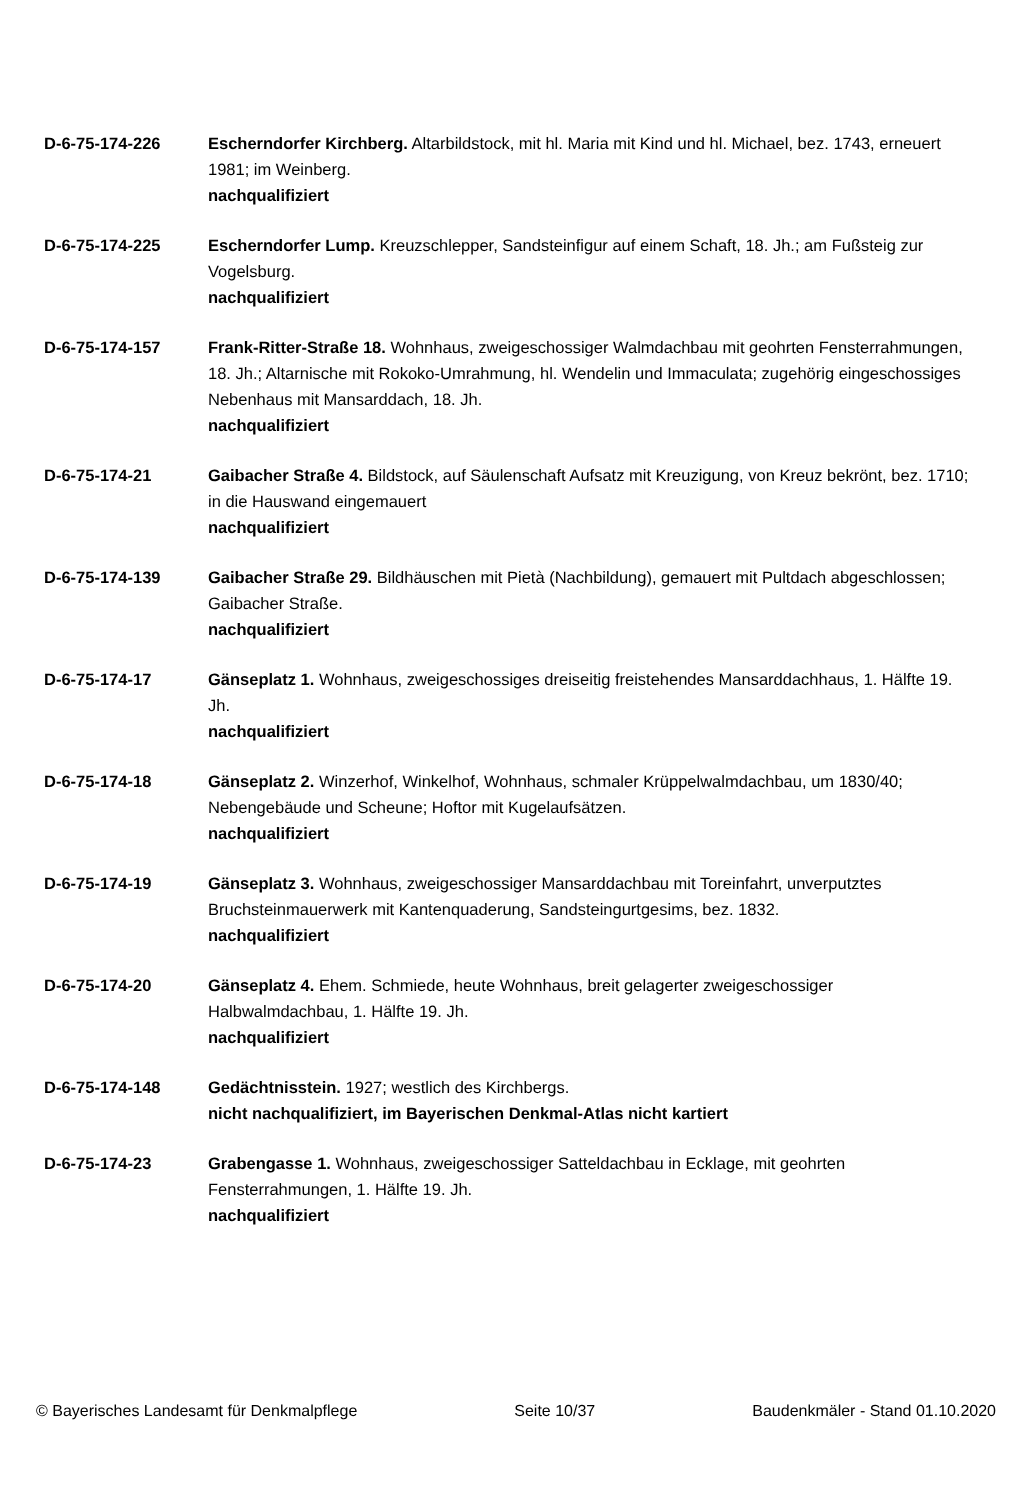D-6-75-174-226 Escherndorfer Kirchberg. Altarbildstock, mit hl. Maria mit Kind und hl. Michael, bez. 1743, erneuert 1981; im Weinberg.
nachqualifiziert
D-6-75-174-225 Escherndorfer Lump. Kreuzschlepper, Sandsteinfigur auf einem Schaft, 18. Jh.; am Fußsteig zur Vogelsburg.
nachqualifiziert
D-6-75-174-157 Frank-Ritter-Straße 18. Wohnhaus, zweigeschossiger Walmdachbau mit geohrten Fensterrahmungen, 18. Jh.; Altarnische mit Rokoko-Umrahmung, hl. Wendelin und Immaculata; zugehörig eingeschossiges Nebenhaus mit Mansarddach, 18. Jh.
nachqualifiziert
D-6-75-174-21 Gaibacher Straße 4. Bildstock, auf Säulenschaft Aufsatz mit Kreuzigung, von Kreuz bekrönt, bez. 1710; in die Hauswand eingemauert
nachqualifiziert
D-6-75-174-139 Gaibacher Straße 29. Bildhäuschen mit Pietà (Nachbildung), gemauert mit Pultdach abgeschlossen; Gaibacher Straße.
nachqualifiziert
D-6-75-174-17 Gänseplatz 1. Wohnhaus, zweigeschossiges dreiseitig freistehendes Mansarddachhaus, 1. Hälfte 19. Jh.
nachqualifiziert
D-6-75-174-18 Gänseplatz 2. Winzerhof, Winkelhof, Wohnhaus, schmaler Krüppelwalmdachbau, um 1830/40; Nebengebäude und Scheune; Hoftor mit Kugelaufsätzen.
nachqualifiziert
D-6-75-174-19 Gänseplatz 3. Wohnhaus, zweigeschossiger Mansarddachbau mit Toreinfahrt, unverputztes Bruchsteinmauerwerk mit Kantenquaderung, Sandsteingurtgesims, bez. 1832.
nachqualifiziert
D-6-75-174-20 Gänseplatz 4. Ehem. Schmiede, heute Wohnhaus, breit gelagerter zweigeschossiger Halbwalmdachbau, 1. Hälfte 19. Jh.
nachqualifiziert
D-6-75-174-148 Gedächtnisstein. 1927; westlich des Kirchbergs.
nicht nachqualifiziert, im Bayerischen Denkmal-Atlas nicht kartiert
D-6-75-174-23 Grabengasse 1. Wohnhaus, zweigeschossiger Satteldachbau in Ecklage, mit geohrten Fensterrahmungen, 1. Hälfte 19. Jh.
nachqualifiziert
© Bayerisches Landesamt für Denkmalpflege Seite 10/37 Baudenkmäler - Stand 01.10.2020